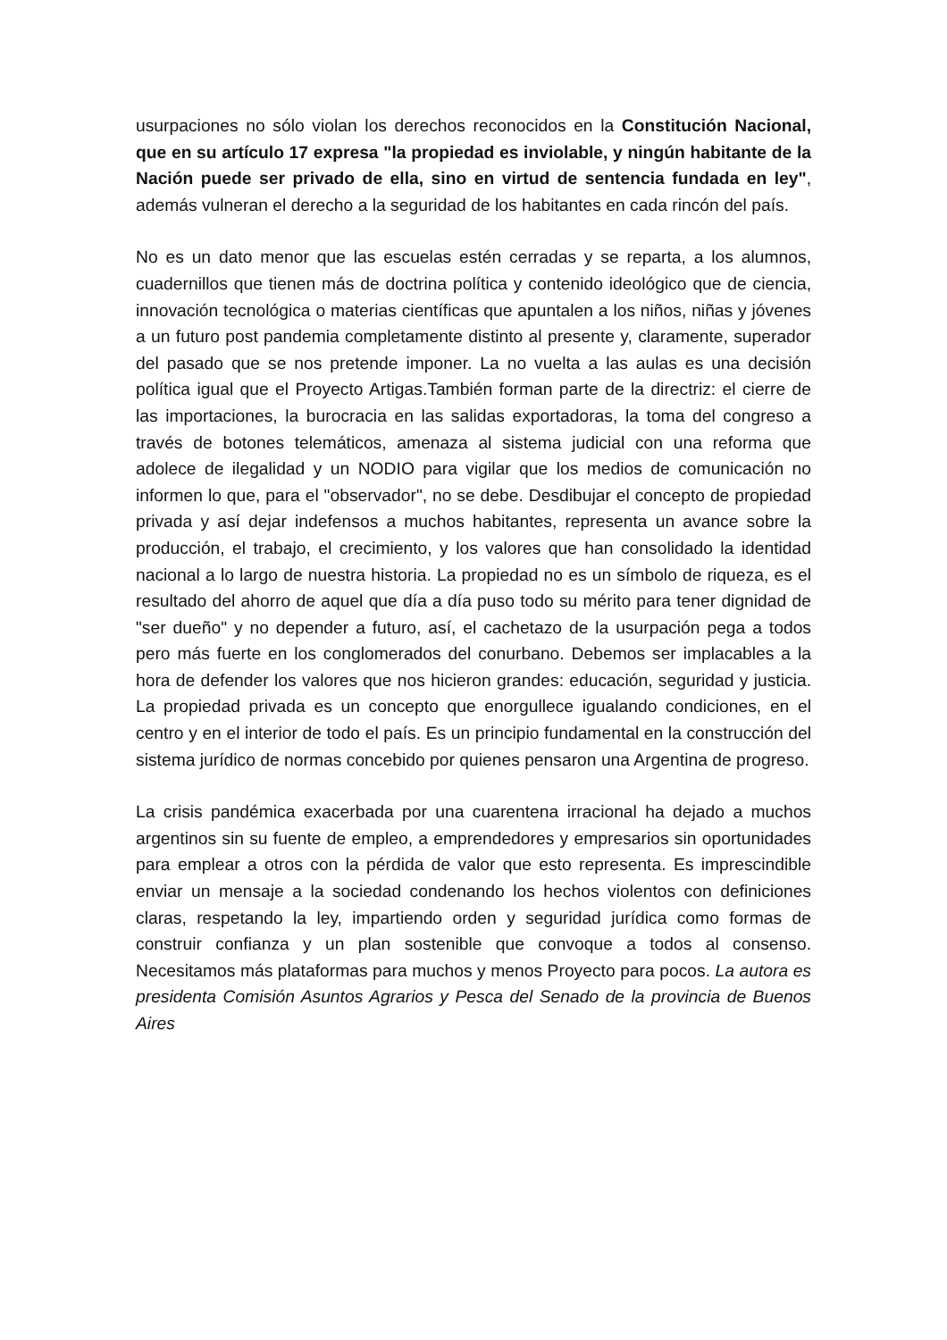usurpaciones no sólo violan los derechos reconocidos en la Constitución Nacional, que en su artículo 17 expresa "la propiedad es inviolable, y ningún habitante de la Nación puede ser privado de ella, sino en virtud de sentencia fundada en ley", además vulneran el derecho a la seguridad de los habitantes en cada rincón del país.
No es un dato menor que las escuelas estén cerradas y se reparta, a los alumnos, cuadernillos que tienen más de doctrina política y contenido ideológico que de ciencia, innovación tecnológica o materias científicas que apuntalen a los niños, niñas y jóvenes a un futuro post pandemia completamente distinto al presente y, claramente, superador del pasado que se nos pretende imponer. La no vuelta a las aulas es una decisión política igual que el Proyecto Artigas.También forman parte de la directriz: el cierre de las importaciones, la burocracia en las salidas exportadoras, la toma del congreso a través de botones telemáticos, amenaza al sistema judicial con una reforma que adolece de ilegalidad y un NODIO para vigilar que los medios de comunicación no informen lo que, para el "observador", no se debe. Desdibujar el concepto de propiedad privada y así dejar indefensos a muchos habitantes, representa un avance sobre la producción, el trabajo, el crecimiento, y los valores que han consolidado la identidad nacional a lo largo de nuestra historia. La propiedad no es un símbolo de riqueza, es el resultado del ahorro de aquel que día a día puso todo su mérito para tener dignidad de "ser dueño" y no depender a futuro, así, el cachetazo de la usurpación pega a todos pero más fuerte en los conglomerados del conurbano. Debemos ser implacables a la hora de defender los valores que nos hicieron grandes: educación, seguridad y justicia. La propiedad privada es un concepto que enorgullece igualando condiciones, en el centro y en el interior de todo el país. Es un principio fundamental en la construcción del sistema jurídico de normas concebido por quienes pensaron una Argentina de progreso.
La crisis pandémica exacerbada por una cuarentena irracional ha dejado a muchos argentinos sin su fuente de empleo, a emprendedores y empresarios sin oportunidades para emplear a otros con la pérdida de valor que esto representa. Es imprescindible enviar un mensaje a la sociedad condenando los hechos violentos con definiciones claras, respetando la ley, impartiendo orden y seguridad jurídica como formas de construir confianza y un plan sostenible que convoque a todos al consenso. Necesitamos más plataformas para muchos y menos Proyecto para pocos. La autora es presidenta Comisión Asuntos Agrarios y Pesca del Senado de la provincia de Buenos Aires